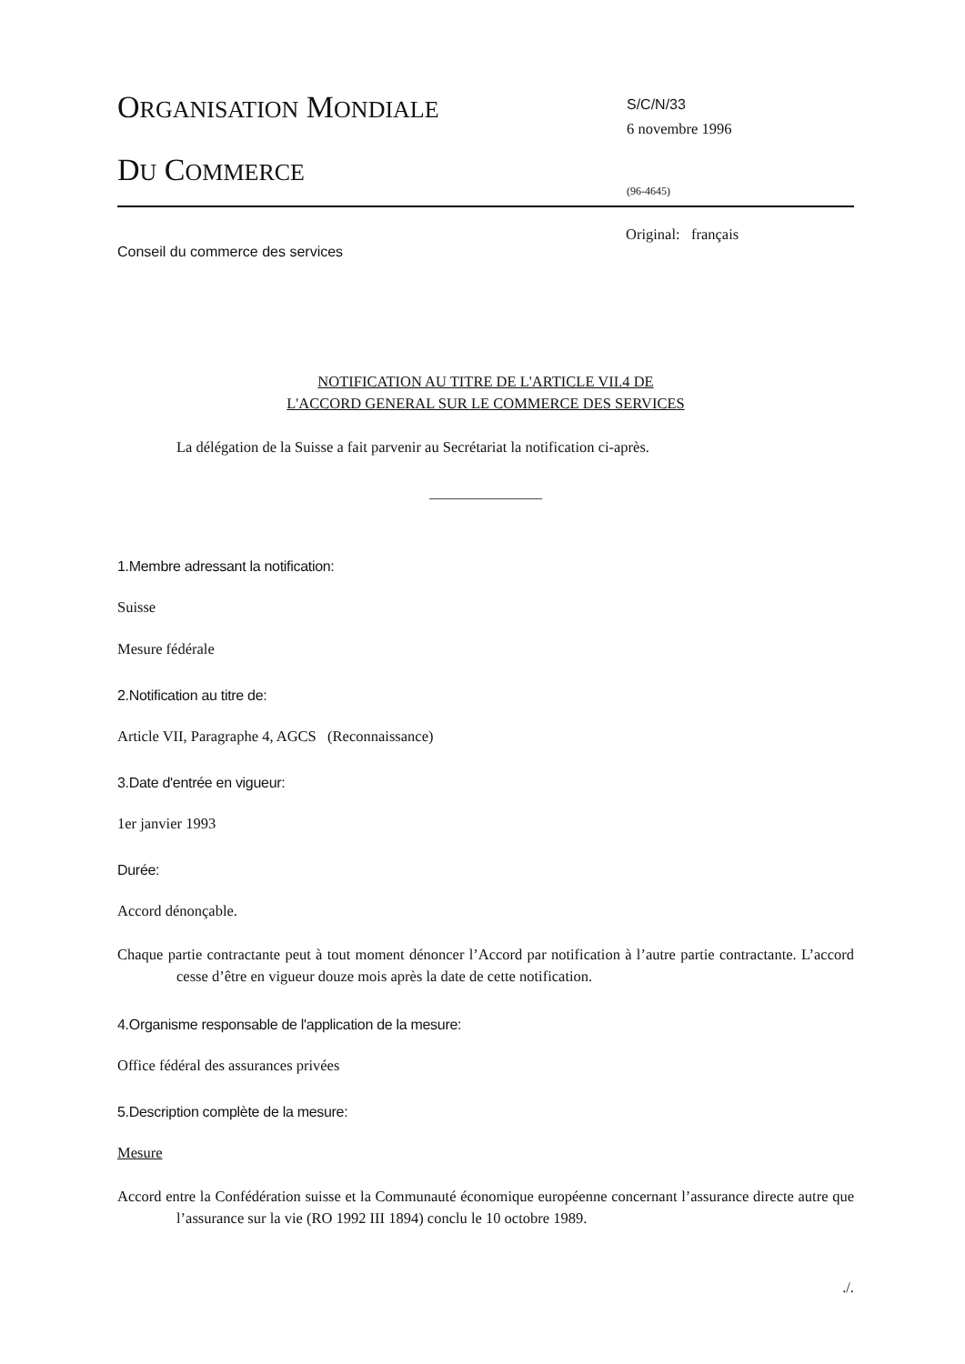ORGANISATION MONDIALE
DU COMMERCE
S/C/N/33
6 novembre 1996
(96-4645)
Original: français
Conseil du commerce des services
NOTIFICATION AU TITRE DE L'ARTICLE VII.4 DE
L'ACCORD GENERAL SUR LE COMMERCE DES SERVICES
La délégation de la Suisse a fait parvenir au Secrétariat la notification ci-après.
_______________
1.Membre adressant la notification:
Suisse
Mesure fédérale
2.Notification au titre de:
Article VII, Paragraphe 4, AGCS (Reconnaissance)
3.Date d'entrée en vigueur:
1er janvier 1993
Durée:
Accord dénonçable.
Chaque partie contractante peut à tout moment dénoncer l’Accord par notification à l’autre partie contractante. L’accord cesse d’être en vigueur douze mois après la date de cette notification.
4.Organisme responsable de l'application de la mesure:
Office fédéral des assurances privées
5.Description complète de la mesure:
Mesure
Accord entre la Confédération suisse et la Communauté économique européenne concernant l’assurance directe autre que l’assurance sur la vie (RO 1992 III 1894) conclu le 10 octobre 1989.
./.